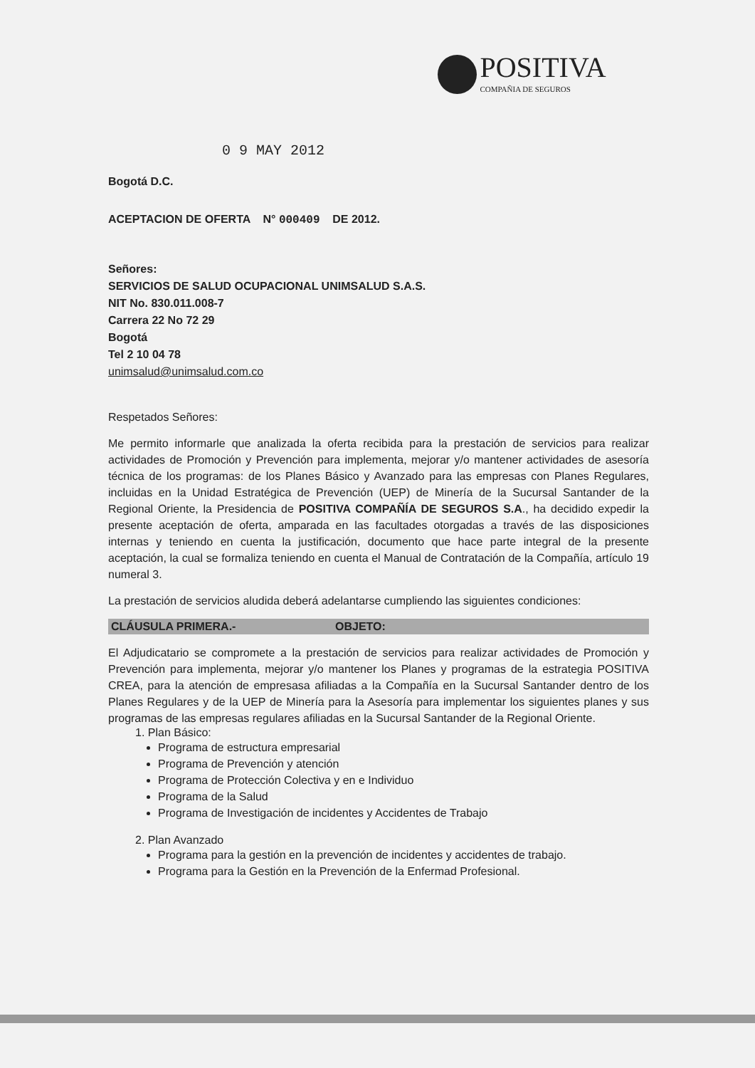POSITIVA COMPAÑIA DE SEGUROS
0 9 MAY 2012
Bogotá D.C.
ACEPTACION DE OFERTA N° 000409 DE 2012.
Señores:
SERVICIOS DE SALUD OCUPACIONAL UNIMSALUD S.A.S.
NIT No. 830.011.008-7
Carrera 22 No 72 29
Bogotá
Tel 2 10 04 78
unimsalud@unimsalud.com.co
Respetados Señores:
Me permito informarle que analizada la oferta recibida para la prestación de servicios para realizar actividades de Promoción y Prevención para implementa, mejorar y/o mantener actividades de asesoría técnica de los programas: de los Planes Básico y Avanzado para las empresas con Planes Regulares, incluidas en la Unidad Estratégica de Prevención (UEP) de Minería de la Sucursal Santander de la Regional Oriente, la Presidencia de POSITIVA COMPAÑÍA DE SEGUROS S.A., ha decidido expedir la presente aceptación de oferta, amparada en las facultades otorgadas a través de las disposiciones internas y teniendo en cuenta la justificación, documento que hace parte integral de la presente aceptación, la cual se formaliza teniendo en cuenta el Manual de Contratación de la Compañía, artículo 19 numeral 3.
La prestación de servicios aludida deberá adelantarse cumpliendo las siguientes condiciones:
CLÁUSULA PRIMERA.- OBJETO:
El Adjudicatario se compromete a la prestación de servicios para realizar actividades de Promoción y Prevención para implementa, mejorar y/o mantener los Planes y programas de la estrategia POSITIVA CREA, para la atención de empresasa afiliadas a la Compañía en la Sucursal Santander dentro de los Planes Regulares y de la UEP de Minería para la Asesoría para implementar los siguientes planes y sus programas de las empresas regulares afiliadas en la Sucursal Santander de la Regional Oriente.
1. Plan Básico:
Programa de estructura empresarial
Programa de Prevención y atención
Programa de Protección Colectiva y en e Individuo
Programa de la Salud
Programa de Investigación de incidentes y Accidentes de Trabajo
2. Plan Avanzado
Programa para la gestión en la prevención de incidentes y accidentes de trabajo.
Programa para la Gestión en la Prevención de la Enfermad Profesional.